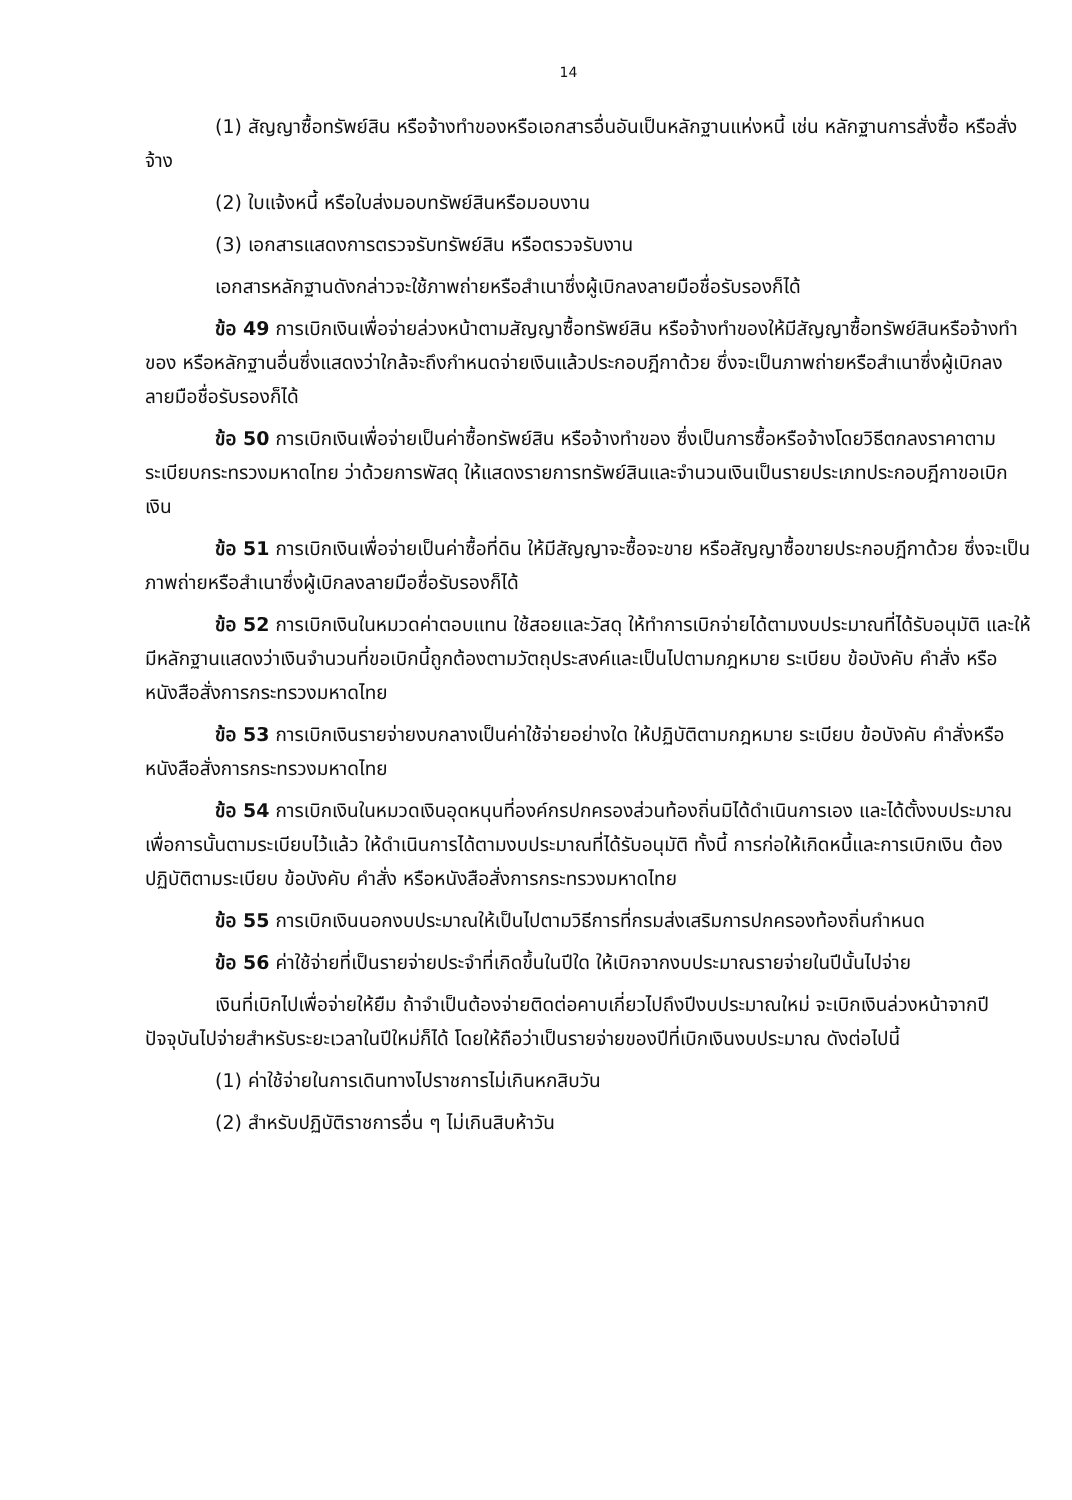14
(1) สัญญาซื้อทรัพย์สิน หรือจ้างทำของหรือเอกสารอื่นอันเป็นหลักฐานแห่งหนี้ เช่น หลักฐานการสั่งซื้อ หรือสั่งจ้าง
(2) ใบแจ้งหนี้ หรือใบส่งมอบทรัพย์สินหรือมอบงาน
(3) เอกสารแสดงการตรวจรับทรัพย์สิน หรือตรวจรับงาน
เอกสารหลักฐานดังกล่าวจะใช้ภาพถ่ายหรือสำเนาซึ่งผู้เบิกลงลายมือชื่อรับรองก็ได้
ข้อ 49 การเบิกเงินเพื่อจ่ายล่วงหน้าตามสัญญาซื้อทรัพย์สิน หรือจ้างทำของให้มีสัญญาซื้อทรัพย์สินหรือจ้างทำของ หรือหลักฐานอื่นซึ่งแสดงว่าใกล้จะถึงกำหนดจ่ายเงินแล้วประกอบฎีกาด้วย ซึ่งจะเป็นภาพถ่ายหรือสำเนาซึ่งผู้เบิกลงลายมือชื่อรับรองก็ได้
ข้อ 50 การเบิกเงินเพื่อจ่ายเป็นค่าซื้อทรัพย์สิน หรือจ้างทำของ ซึ่งเป็นการซื้อหรือจ้างโดยวิธีตกลงราคาตามระเบียบกระทรวงมหาดไทย ว่าด้วยการพัสดุ ให้แสดงรายการทรัพย์สินและจำนวนเงินเป็นรายประเภทประกอบฎีกาขอเบิกเงิน
ข้อ 51 การเบิกเงินเพื่อจ่ายเป็นค่าซื้อที่ดิน ให้มีสัญญาจะซื้อจะขาย หรือสัญญาซื้อขายประกอบฎีกาด้วย ซึ่งจะเป็นภาพถ่ายหรือสำเนาซึ่งผู้เบิกลงลายมือชื่อรับรองก็ได้
ข้อ 52 การเบิกเงินในหมวดค่าตอบแทน ใช้สอยและวัสดุ ให้ทำการเบิกจ่ายได้ตามงบประมาณที่ได้รับอนุมัติ และให้มีหลักฐานแสดงว่าเงินจำนวนที่ขอเบิกนี้ถูกต้องตามวัตถุประสงค์และเป็นไปตามกฎหมาย ระเบียบ ข้อบังคับ คำสั่ง หรือหนังสือสั่งการกระทรวงมหาดไทย
ข้อ 53 การเบิกเงินรายจ่ายงบกลางเป็นค่าใช้จ่ายอย่างใด ให้ปฏิบัติตามกฎหมาย ระเบียบ ข้อบังคับ คำสั่งหรือหนังสือสั่งการกระทรวงมหาดไทย
ข้อ 54 การเบิกเงินในหมวดเงินอุดหนุนที่องค์กรปกครองส่วนท้องถิ่นมิได้ดำเนินการเอง และได้ตั้งงบประมาณเพื่อการนั้นตามระเบียบไว้แล้ว ให้ดำเนินการได้ตามงบประมาณที่ได้รับอนุมัติ ทั้งนี้ การก่อให้เกิดหนี้และการเบิกเงิน ต้องปฏิบัติตามระเบียบ ข้อบังคับ คำสั่ง หรือหนังสือสั่งการกระทรวงมหาดไทย
ข้อ 55 การเบิกเงินนอกงบประมาณให้เป็นไปตามวิธีการที่กรมส่งเสริมการปกครองท้องถิ่นกำหนด
ข้อ 56 ค่าใช้จ่ายที่เป็นรายจ่ายประจำที่เกิดขึ้นในปีใด ให้เบิกจากงบประมาณรายจ่ายในปีนั้นไปจ่าย
เงินที่เบิกไปเพื่อจ่ายให้ยืม ถ้าจำเป็นต้องจ่ายติดต่อคาบเกี่ยวไปถึงปีงบประมาณใหม่ จะเบิกเงินล่วงหน้าจากปีปัจจุบันไปจ่ายสำหรับระยะเวลาในปีใหม่ก็ได้ โดยให้ถือว่าเป็นรายจ่ายของปีที่เบิกเงินงบประมาณ ดังต่อไปนี้
(1) ค่าใช้จ่ายในการเดินทางไปราชการไม่เกินหกสิบวัน
(2) สำหรับปฏิบัติราชการอื่น ๆ ไม่เกินสิบห้าวัน